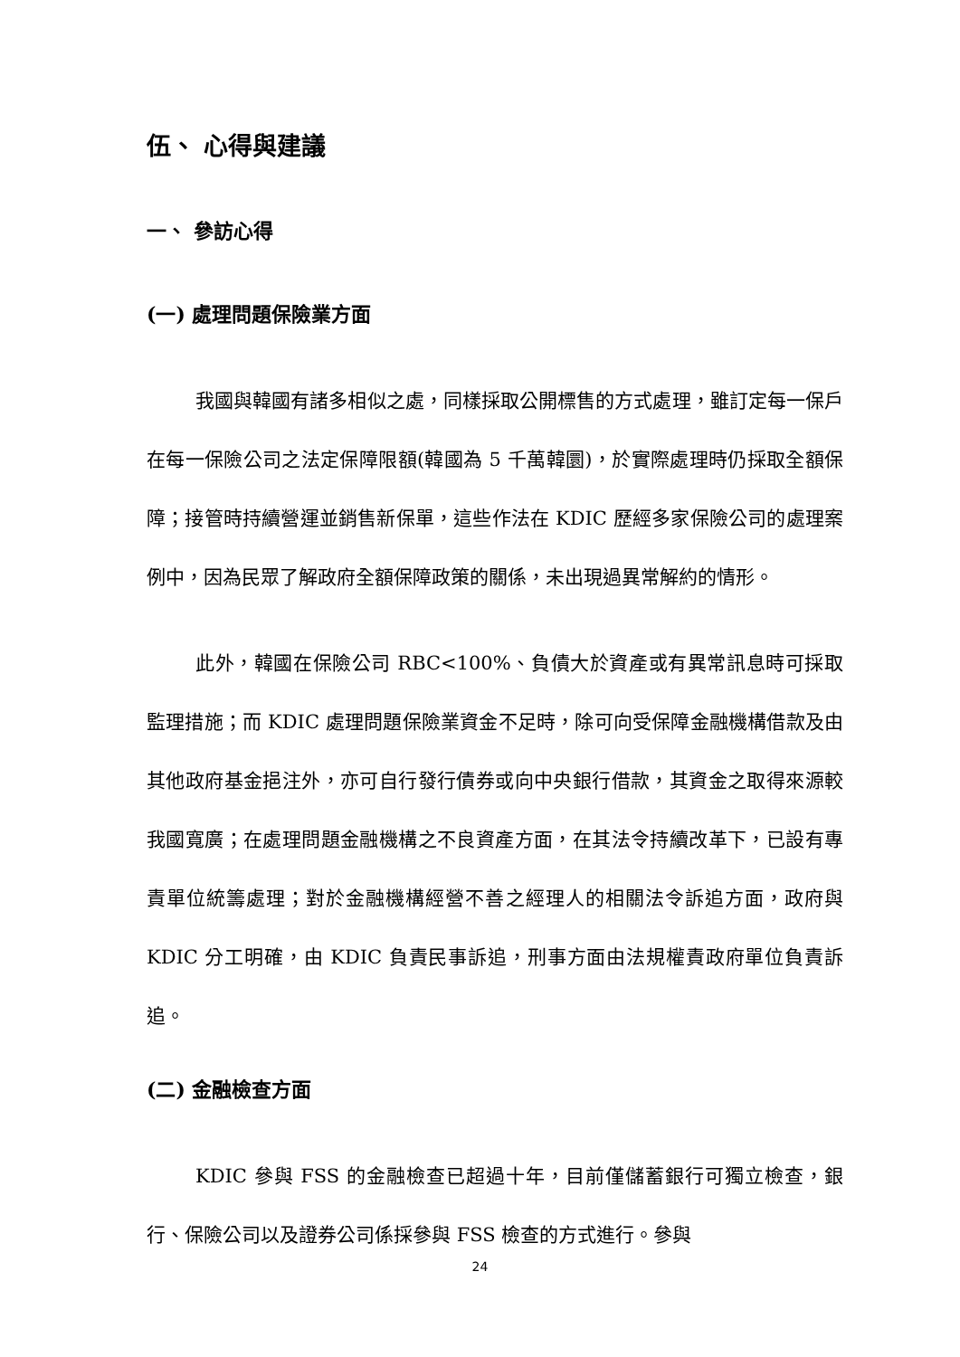伍、 心得與建議
一、 參訪心得
(一) 處理問題保險業方面
我國與韓國有諸多相似之處，同樣採取公開標售的方式處理，雖訂定每一保戶在每一保險公司之法定保障限額(韓國為 5 千萬韓圜)，於實際處理時仍採取全額保障；接管時持續營運並銷售新保單，這些作法在 KDIC 歷經多家保險公司的處理案例中，因為民眾了解政府全額保障政策的關係，未出現過異常解約的情形。
此外，韓國在保險公司 RBC<100%、負債大於資產或有異常訊息時可採取監理措施；而 KDIC 處理問題保險業資金不足時，除可向受保障金融機構借款及由其他政府基金挹注外，亦可自行發行債券或向中央銀行借款，其資金之取得來源較我國寬廣；在處理問題金融機構之不良資產方面，在其法令持續改革下，已設有專責單位統籌處理；對於金融機構經營不善之經理人的相關法令訴追方面，政府與 KDIC 分工明確，由 KDIC 負責民事訴追，刑事方面由法規權責政府單位負責訴追。
(二) 金融檢查方面
KDIC 參與 FSS 的金融檢查已超過十年，目前僅儲蓄銀行可獨立檢查，銀行、保險公司以及證券公司係採參與 FSS 檢查的方式進行。參與
24